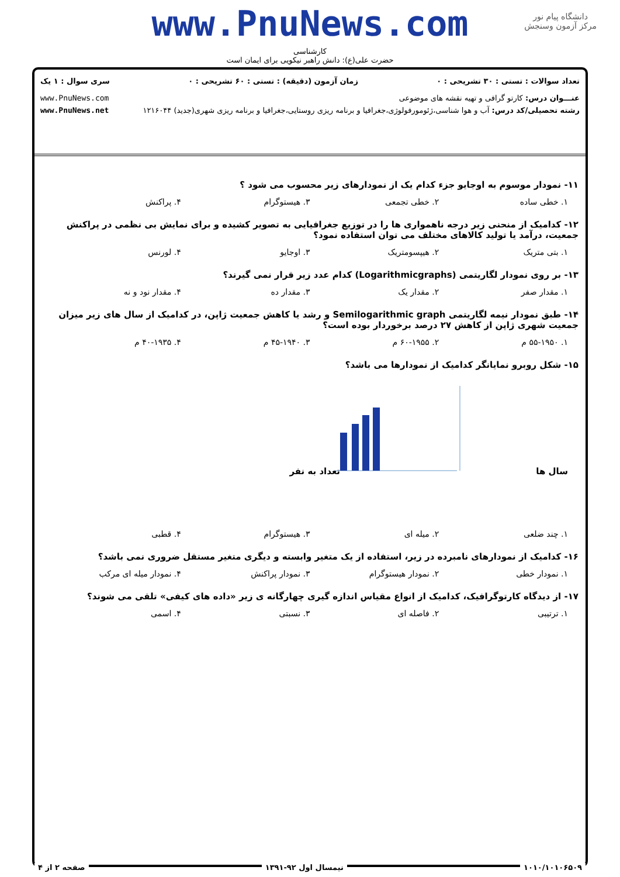دانشگاه پیام نور
مرکز آزمون وسنجش
www.PnuNews.com
کارشناسی
حضرت علی(ع): دانش راهبر نیکویی برای ایمان است
تعداد سوالات : تستی : ۳۰ تشریحی : ۰ زمان آزمون (دقیقه) : تستی : ۶۰ تشریحی : ۰ سری سوال : ۱ یک
عنـــوان درس: کارتو گرافی و تهیه نقشه های موضوعی www.PnuNews.com
رشته تحصیلی/کد درس: آب و هوا شناسی،ژئومورفولوژی،جغرافیا و برنامه ریزی روستایی،جغرافیا و برنامه ریزی شهری(جدید) ۱۲۱۶۰۴۴ www.PnuNews.net
۱۱- نمودار موسوم به اوجایو جزء کدام یک از نمودارهای زیر محسوب می شود ؟
۱. خطی ساده ۲. خطی تجمعی ۳. هیستوگرام ۴. پراکنش
۱۲- کدامیک از منحنی زیر درجه ناهمواری ها را در توزیع جغرافیایی به تصویر کشیده و برای نمایش بی نظمی در پراکنش جمعیت، درآمد یا تولید کالاهای مختلف می توان استفاده نمود؟
۱. بتی متریک ۲. هیپسومتریک ۳. اوجایو ۴. لورنس
۱۳- بر روی نمودار لگاریتمی (Logarithmicgraphs) کدام عدد زیر قرار نمی گیرند؟
۱. مقدار صفر ۲. مقدار یک ۳. مقدار ده ۴. مقدار نود و نه
۱۴- طبق نمودار نیمه لگاریتمی Semilogarithmic graph و رشد یا کاهش جمعیت ژاپن، در کدامیک از سال های زیر میزان جمعیت شهری ژاپن از کاهش ۲۷ درصد برخوردار بوده است؟
۱. ۵۵-۱۹۵۰ م ۲. ۶۰-۱۹۵۵ م ۳. ۴۵-۱۹۴۰ م ۴. ۴۰-۱۹۳۵ م
۱۵- شکل روبرو نمایانگر کدامیک از نمودارها می باشد؟
سال ها
تعداد به نفر
۱. چند ضلعی ۲. میله ای ۳. هیستوگرام ۴. قطبی
۱۶- کدامیک از نمودارهای نامبرده در زیر، استفاده از یک متغیر وابسته و دیگری متغیر مستقل ضروری نمی باشد؟
۱. نمودار خطی ۲. نمودار هیستوگرام ۳. نمودار پراکنش ۴. نمودار میله ای مرکب
۱۷- از دیدگاه کارتوگرافیک، کدامیک از انواع مقیاس اندازه گیری چهارگانه ی زیر «داده های کیفی» تلقی می شوند؟
۱. ترتیبی ۲. فاصله ای ۳. نسبتی ۴. اسمی
۱۰۱۰/۱۰۱۰۶۵۰۹ نیمسال اول ۹۲-۱۳۹۱ صفحه ۲ از ۴